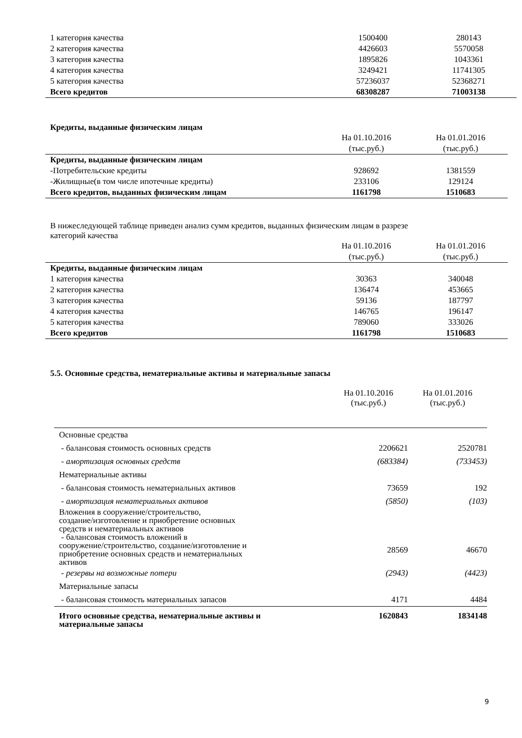| 1 категория качества | 1500400 | 280143 |
| 2 категория качества | 4426603 | 5570058 |
| 3 категория качества | 1895826 | 1043361 |
| 4 категория качества | 3249421 | 11741305 |
| 5 категория качества | 57236037 | 52368271 |
| Всего кредитов | 68308287 | 71003138 |
Кредиты, выданные физическим лицам
| | На 01.10.2016 (тыс.руб.) | На 01.01.2016 (тыс.руб.) |
| Кредиты, выданные физическим лицам | | |
| -Потребительские кредиты | 928692 | 1381559 |
| -Жилищные(в том числе ипотечные кредиты) | 233106 | 129124 |
| Всего кредитов, выданных физическим лицам | 1161798 | 1510683 |
В нижеследующей таблице приведен анализ сумм кредитов, выданных физическим лицам в разрезе
категорий качества
| | На 01.10.2016 (тыс.руб.) | На 01.01.2016 (тыс.руб.) |
| Кредиты, выданные физическим лицам | | |
| 1 категория качества | 30363 | 340048 |
| 2 категория качества | 136474 | 453665 |
| 3 категория качества | 59136 | 187797 |
| 4 категория качества | 146765 | 196147 |
| 5 категория качества | 789060 | 333026 |
| Всего кредитов | 1161798 | 1510683 |
5.5. Основные средства, нематериальные активы и материальные запасы
| | На 01.10.2016 (тыс.руб.) | На 01.01.2016 (тыс.руб.) |
| Основные средства | | |
| - балансовая стоимость основных средств | 2206621 | 2520781 |
| - амортизация основных средств | (683384) | (733453) |
| Нематериальные активы | | |
| - балансовая стоимость нематериальных активов | 73659 | 192 |
| - амортизация нематериальных активов | (5850) | (103) |
| Вложения в сооружение/строительство, создание/изготовление и приобретение основных средств и нематериальных активов | | |
| - балансовая стоимость вложений в сооружение/строительство, создание/изготовление и приобретение основных средств и нематериальных активов | 28569 | 46670 |
| - резервы на возможные потери | (2943) | (4423) |
| Материальные запасы | | |
| - балансовая стоимость материальных запасов | 4171 | 4484 |
| Итого основные средства, нематериальные активы и материальные запасы | 1620843 | 1834148 |
9